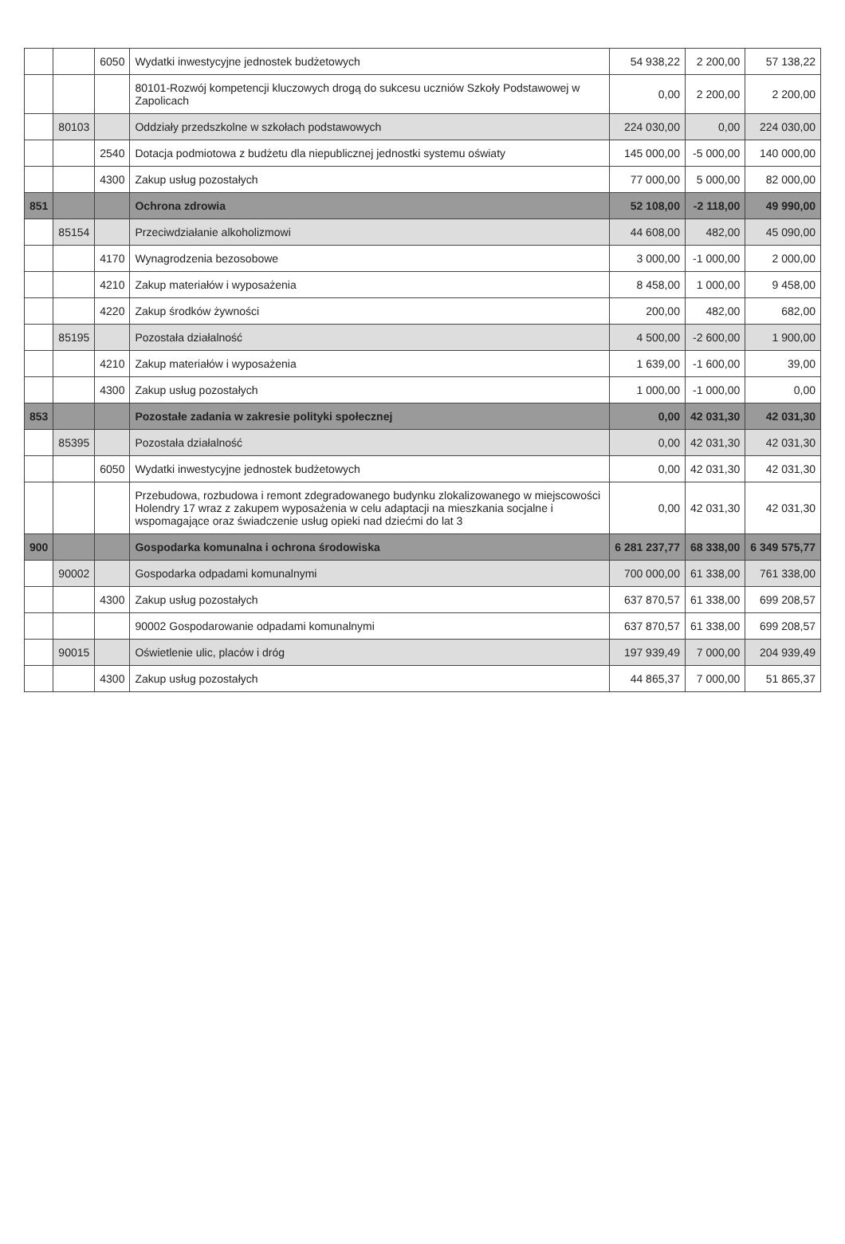| | | 6050 | Wydatki inwestycyjne jednostek budżetowych | 54 938,22 | 2 200,00 | 57 138,22 |
| | | | 80101-Rozwój kompetencji kluczowych drogą do sukcesu uczniów Szkoły Podstawowej w Zapolicach | 0,00 | 2 200,00 | 2 200,00 |
| | 80103 | | Oddziały przedszkolne w szkołach podstawowych | 224 030,00 | 0,00 | 224 030,00 |
| | | 2540 | Dotacja podmiotowa z budżetu dla niepublicznej jednostki systemu oświaty | 145 000,00 | -5 000,00 | 140 000,00 |
| | | 4300 | Zakup usług pozostałych | 77 000,00 | 5 000,00 | 82 000,00 |
| 851 | | | Ochrona zdrowia | 52 108,00 | -2 118,00 | 49 990,00 |
| | 85154 | | Przeciwdziałanie alkoholizmowi | 44 608,00 | 482,00 | 45 090,00 |
| | | 4170 | Wynagrodzenia bezosobowe | 3 000,00 | -1 000,00 | 2 000,00 |
| | | 4210 | Zakup materiałów i wyposażenia | 8 458,00 | 1 000,00 | 9 458,00 |
| | | 4220 | Zakup środków żywności | 200,00 | 482,00 | 682,00 |
| | 85195 | | Pozostała działalność | 4 500,00 | -2 600,00 | 1 900,00 |
| | | 4210 | Zakup materiałów i wyposażenia | 1 639,00 | -1 600,00 | 39,00 |
| | | 4300 | Zakup usług pozostałych | 1 000,00 | -1 000,00 | 0,00 |
| 853 | | | Pozostałe zadania w zakresie polityki społecznej | 0,00 | 42 031,30 | 42 031,30 |
| | 85395 | | Pozostała działalność | 0,00 | 42 031,30 | 42 031,30 |
| | | 6050 | Wydatki inwestycyjne jednostek budżetowych | 0,00 | 42 031,30 | 42 031,30 |
| | | | Przebudowa, rozbudowa i remont zdegradowanego budynku zlokalizowanego w miejscowości Holendry 17 wraz z zakupem wyposażenia w celu adaptacji na mieszkania socjalne i wspomagające oraz świadczenie usług opieki nad dziećmi do lat 3 | 0,00 | 42 031,30 | 42 031,30 |
| 900 | | | Gospodarka komunalna i ochrona środowiska | 6 281 237,77 | 68 338,00 | 6 349 575,77 |
| | 90002 | | Gospodarka odpadami komunalnymi | 700 000,00 | 61 338,00 | 761 338,00 |
| | | 4300 | Zakup usług pozostałych | 637 870,57 | 61 338,00 | 699 208,57 |
| | | | 90002 Gospodarowanie odpadami komunalnymi | 637 870,57 | 61 338,00 | 699 208,57 |
| | 90015 | | Oświetlenie ulic, placów i dróg | 197 939,49 | 7 000,00 | 204 939,49 |
| | | 4300 | Zakup usług pozostałych | 44 865,37 | 7 000,00 | 51 865,37 |